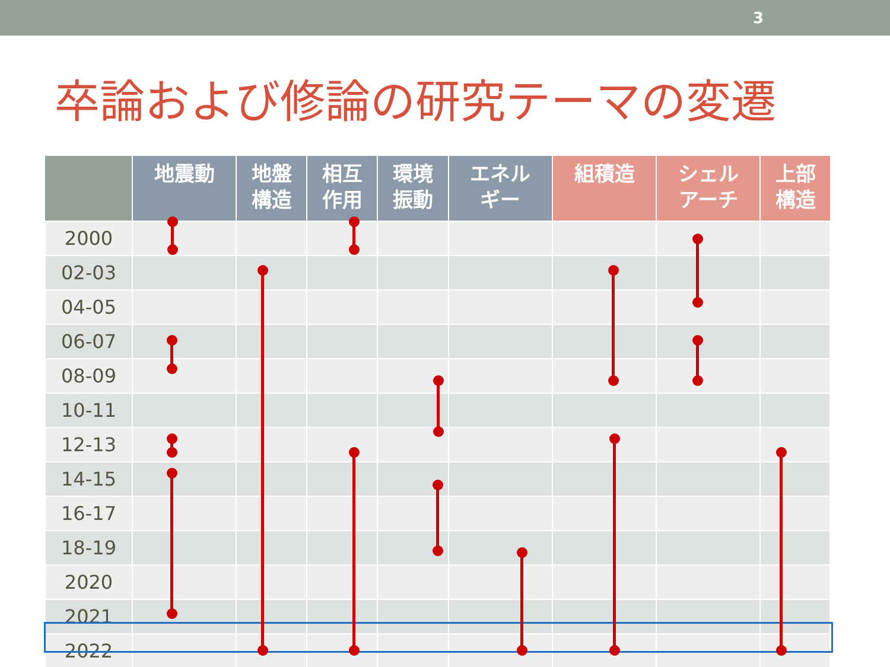3
卒論および修論の研究テーマの変遷
| | 地震動 | 地盤 構造 | 相互 作用 | 環境 振動 | エネル ギー | 組積造 | シェル アーチ | 上部 構造 |
| --- | --- | --- | --- | --- | --- | --- | --- | --- |
| 2000 | | | | | | | | |
| 02-03 | | | | | | | | |
| 04-05 | | | | | | | | |
| 06-07 | | | | | | | | |
| 08-09 | | | | | | | | |
| 10-11 | | | | | | | | |
| 12-13 | | | | | | | | |
| 14-15 | | | | | | | | |
| 16-17 | | | | | | | | |
| 18-19 | | | | | | | | |
| 2020 | | | | | | | | |
| 2021 | | | | | | | | |
| 2022 | | | | | | | | |